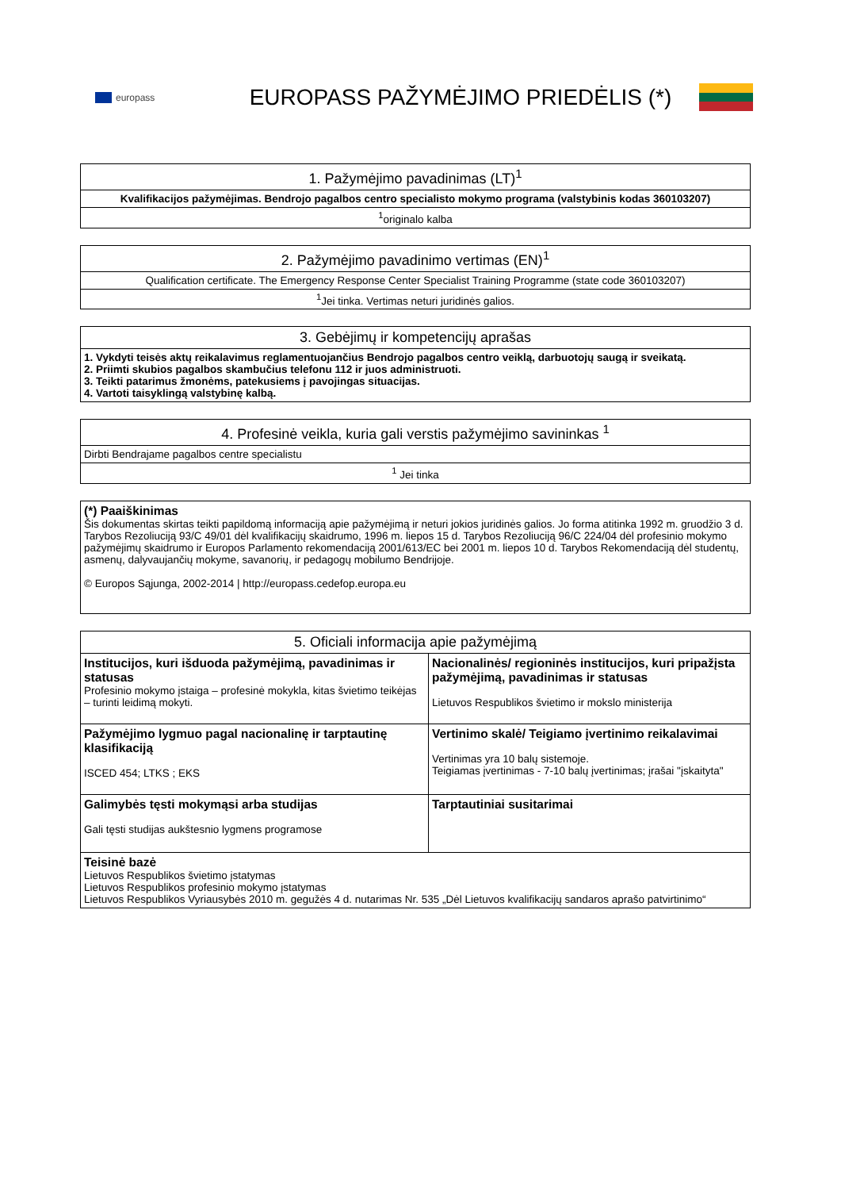europass
EUROPASS PAŽYMĖJIMO PRIEDĖLIS (*)
| 1. Pažymėjimo pavadinimas (LT)<sup>1</sup> |
| --- |
| Kvalifikacijos pažymėjimas. Bendrojo pagalbos centro specialisto mokymo programa (valstybinis kodas 360103207) |
| <sup>1</sup> originalo kalba |
| 2. Pažymėjimo pavadinimo vertimas (EN)<sup>1</sup> |
| --- |
| Qualification certificate. The Emergency Response Center Specialist Training Programme (state code 360103207) |
| <sup>1</sup> Jei tinka. Vertimas neturi juridinės galios. |
| 3. Gebėjimų ir kompetencijų aprašas |
| --- |
| 1. Vykdyti teisės aktų reikalavimus reglamentuojančius Bendrojo pagalbos centro veiklą, darbuotojų saugą ir sveikatą. 2. Priimti skubios pagalbos skambučius telefonu 112 ir juos administruoti. 3. Teikti patarimus žmonėms, patekusiems į pavojingas situacijas. 4. Vartoti taisyklingą valstybinę kalbą. |
| 4. Profesinė veikla, kuria gali verstis pažymėjimo savininkas <sup>1</sup> |
| --- |
| Dirbti Bendrajame pagalbos centre specialistu |
| <sup>1</sup> Jei tinka |
| (*) Paaiškinimas Šis dokumentas skirtas teikti papildomą informaciją apie pažymėjimą ir neturi jokios juridinės galios. Jo forma atitinka 1992 m. gruodžio 3 d. Tarybos Rezoliuciją 93/C 49/01 dėl kvalifikacijų skaidrumo, 1996 m. liepos 15 d. Tarybos Rezoliuciją 96/C 224/04 dėl profesinio mokymo pažymėjimų skaidrumo ir Europos Parlamento rekomendaciją 2001/613/EC bei 2001 m. liepos 10 d. Tarybos Rekomendaciją dėl studentų, asmenų, dalyvaujančių mokyme, savanorių, ir pedagogų mobilumo Bendrijoje. © Europos Sąjunga, 2002-2014 / http://europass.cedefop.europa.eu |
| 5. Oficiali informacija apie pažymėjimą | |
| --- | --- |
| Institucijos, kuri išduoda pažymėjimą, pavadinimas ir statusas Profesinio mokymo įstaiga – profesinė mokykla, kitas švietimo teikėjas – turinti leidimą mokyti. | Nacionalinės/ regioninės institucijos, kuri pripažįsta pažymėjimą, pavadinimas ir statusas Lietuvos Respublikos švietimo ir mokslo ministerija |
| Pažymėjimo lygmuo pagal nacionalinę ir tarptautinę klasifikaciją ISCED 454; LTKS ; EKS | Vertinimo skalė/ Teigiamo įvertinimo reikalavimai Vertinimas yra 10 balų sistemoje. Teigiamas įvertinimas - 7-10 balų įvertinimas; įrašai "įskaityta" |
| Galimybės tęsti mokymąsi arba studijas Gali tęsti studijas aukštesnio lygmens programose | Tarptautiniai susitarimai |
| Teisinė bazė Lietuvos Respublikos švietimo įstatymas Lietuvos Respublikos profesinio mokymo įstatymas Lietuvos Respublikos Vyriausybės 2010 m. gegužės 4 d. nutarimas Nr. 535 „Dėl Lietuvos kvalifikacijų sandaros aprašo patvirtinimo“ | |